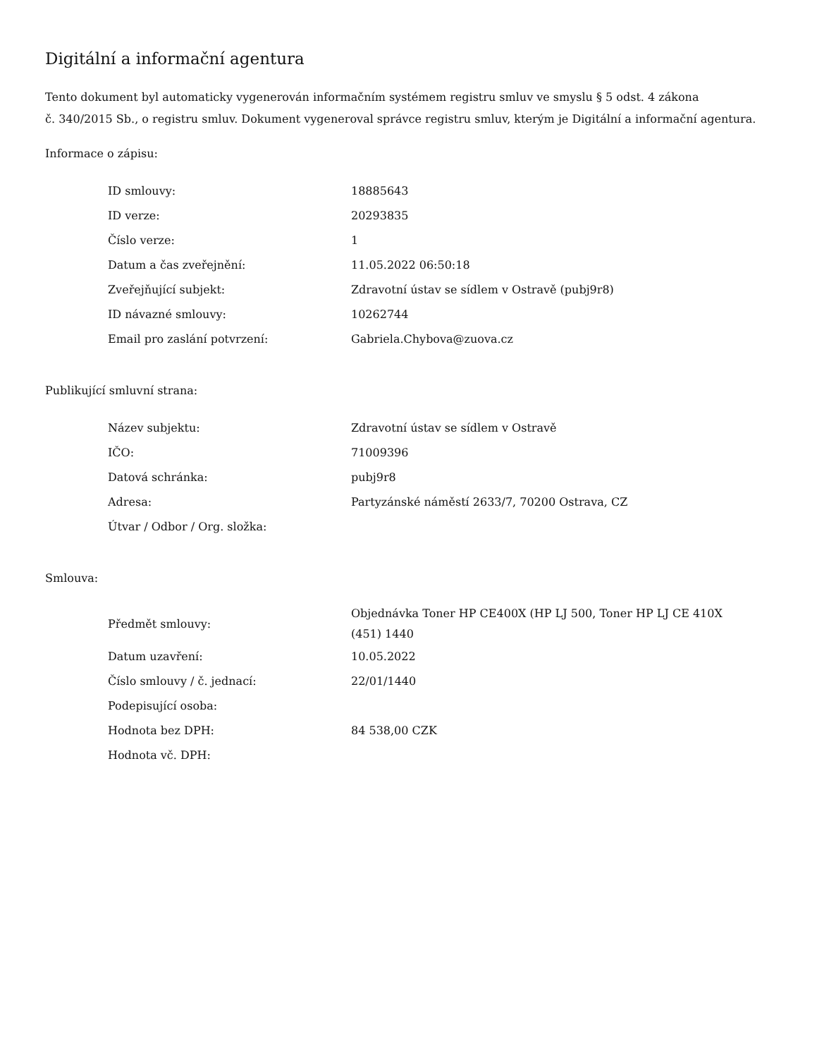Digitální a informační agentura
Tento dokument byl automaticky vygenerován informačním systémem registru smluv ve smyslu § 5 odst. 4 zákona
č. 340/2015 Sb., o registru smluv. Dokument vygeneroval správce registru smluv, kterým je Digitální a informační agentura.
Informace o zápisu:
| ID smlouvy: | 18885643 |
| ID verze: | 20293835 |
| Číslo verze: | 1 |
| Datum a čas zveřejnění: | 11.05.2022 06:50:18 |
| Zveřejňující subjekt: | Zdravotní ústav se sídlem v Ostravě (pubj9r8) |
| ID návazné smlouvy: | 10262744 |
| Email pro zaslání potvrzení: | Gabriela.Chybova@zuova.cz |
Publikující smluvní strana:
| Název subjektu: | Zdravotní ústav se sídlem v Ostravě |
| IČO: | 71009396 |
| Datová schránka: | pubj9r8 |
| Adresa: | Partyzánské náměstí 2633/7, 70200 Ostrava, CZ |
| Útvar / Odbor / Org. složka: | |
Smlouva:
| Předmět smlouvy: | Objednávka Toner HP CE400X (HP LJ 500, Toner HP LJ CE 410X (451) 1440 |
| Datum uzavření: | 10.05.2022 |
| Číslo smlouvy / č. jednací: | 22/01/1440 |
| Podepisující osoba: | |
| Hodnota bez DPH: | 84 538,00 CZK |
| Hodnota vč. DPH: | |